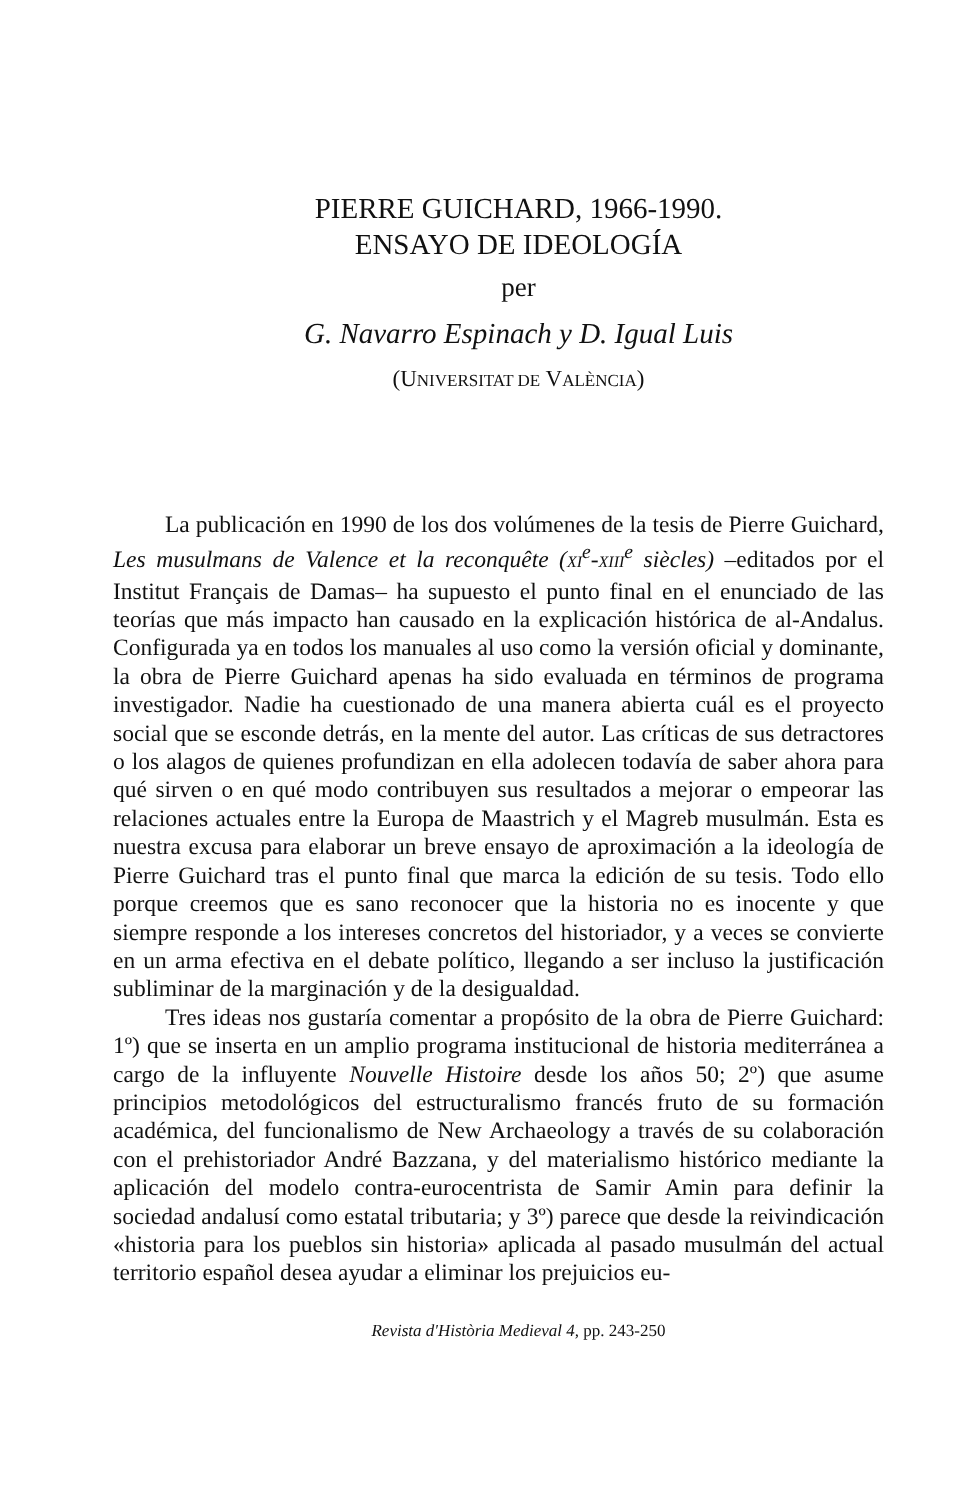PIERRE GUICHARD, 1966-1990.
ENSAYO DE IDEOLOGÍA
per
G. Navarro Espinach y D. Igual Luis
(UNIVERSITAT DE VALÈNCIA)
La publicación en 1990 de los dos volúmenes de la tesis de Pierre Guichard, Les musulmans de Valence et la reconquête (XI<sup>e</sup>-XIII<sup>e</sup> siècles) –editados por el Institut Français de Damas– ha supuesto el punto final en el enunciado de las teorías que más impacto han causado en la explicación histórica de al-Andalus. Configurada ya en todos los manuales al uso como la versión oficial y dominante, la obra de Pierre Guichard apenas ha sido evaluada en términos de programa investigador. Nadie ha cuestionado de una manera abierta cuál es el proyecto social que se esconde detrás, en la mente del autor. Las críticas de sus detractores o los alagos de quienes profundizan en ella adolecen todavía de saber ahora para qué sirven o en qué modo contribuyen sus resultados a mejorar o empeorar las relaciones actuales entre la Europa de Maastrich y el Magreb musulmán. Esta es nuestra excusa para elaborar un breve ensayo de aproximación a la ideología de Pierre Guichard tras el punto final que marca la edición de su tesis. Todo ello porque creemos que es sano reconocer que la historia no es inocente y que siempre responde a los intereses concretos del historiador, y a veces se convierte en un arma efectiva en el debate político, llegando a ser incluso la justificación subliminar de la marginación y de la desigualdad.
Tres ideas nos gustaría comentar a propósito de la obra de Pierre Guichard: 1º) que se inserta en un amplio programa institucional de historia mediterránea a cargo de la influyente Nouvelle Histoire desde los años 50; 2º) que asume principios metodológicos del estructuralismo francés fruto de su formación académica, del funcionalismo de New Archaeology a través de su colaboración con el prehistoriador André Bazzana, y del materialismo histórico mediante la aplicación del modelo contra-eurocentrista de Samir Amin para definir la sociedad andalusí como estatal tributaria; y 3º) parece que desde la reivindicación «historia para los pueblos sin historia» aplicada al pasado musulmán del actual territorio español desea ayudar a eliminar los prejuicios eu-
Revista d'Història Medieval 4, pp. 243-250